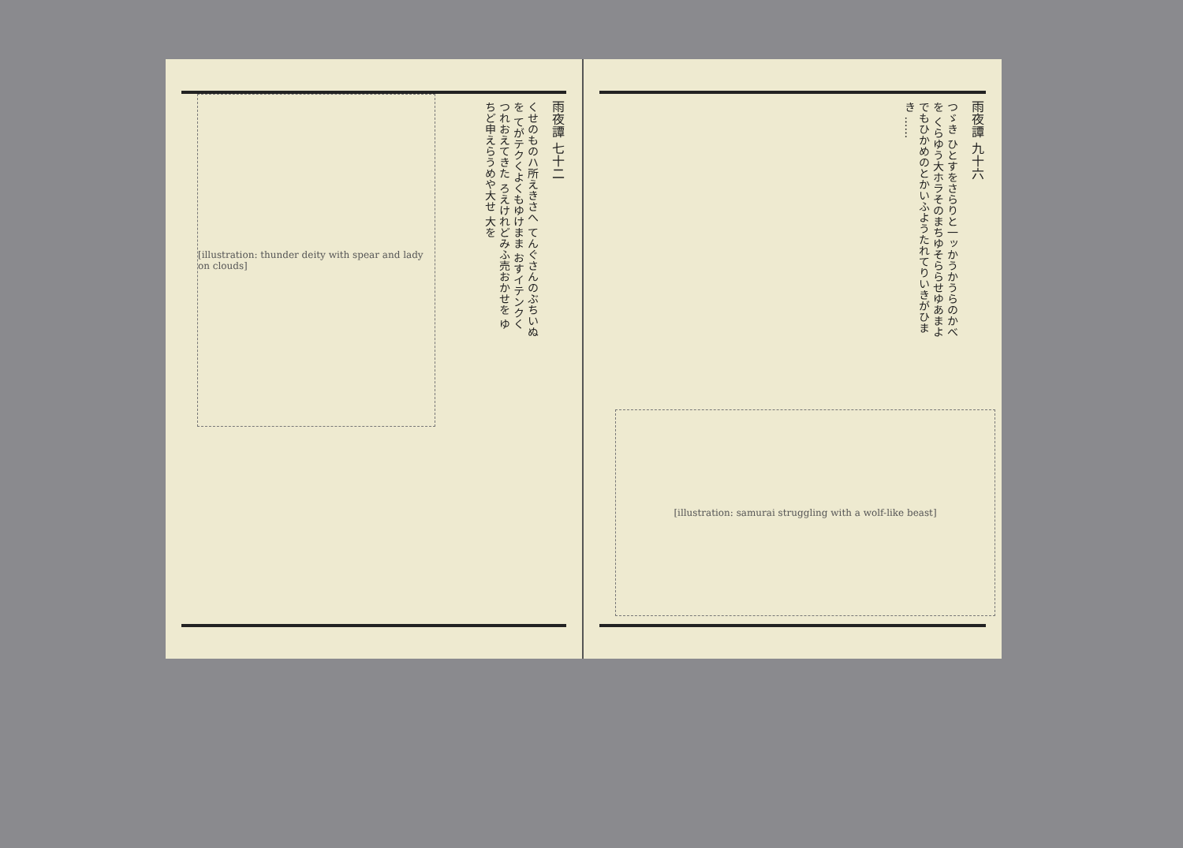雨夜譚 七十二
くせのものハ所えきさへ てんぐさんのぶちいぬを てがテクくよくもゆけまま おすイテンクくつれおえてきた ろえけれどみふ売おかせを ゆちど申えらうめや大せ 大を
[illustration: thunder deity with spear and lady on clouds]
雨夜譚 九十六
つゞき ひとすをさらりと一ッかうかうらのかべを くらゆう大ホラそのまちゆそららせゆあまよ でもひかめのとかいふようたれてりいきがひまき ……
[illustration: samurai struggling with a wolf-like beast]